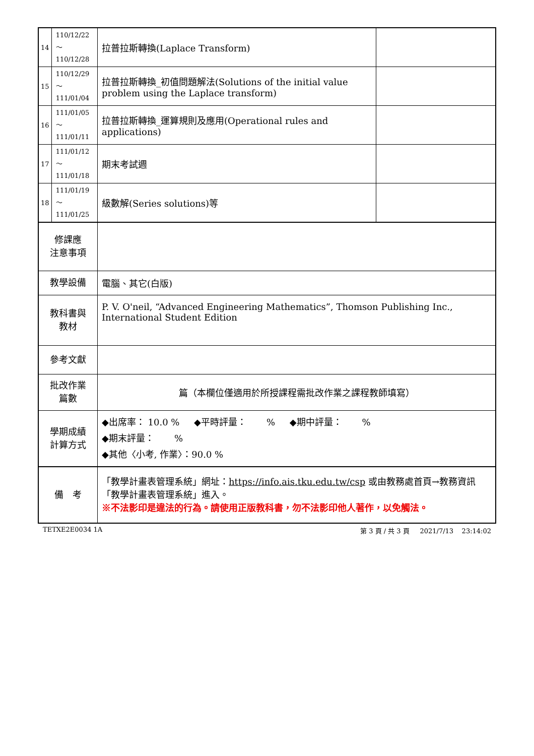| 14 | 110/12/22～ 110/12/28 | 拉普拉斯轉換(Laplace Transform) | |
| 15 | 110/12/29～ 111/01/04 | 拉普拉斯轉換_初值問題解法(Solutions of the initial value problem using the Laplace transform) | |
| 16 | 111/01/05～ 111/01/11 | 拉普拉斯轉換_運算規則及應用(Operational rules and applications) | |
| 17 | 111/01/12～ 111/01/18 | 期末考試週 | |
| 18 | 111/01/19～ 111/01/25 | 級數解(Series solutions)等 | |
| 修課應 注意事項 | | | |
| 教學設備 | | 電腦、其它(白版) | |
| 教科書與 教材 | | P. V. O'neil, “Advanced Engineering Mathematics”, Thomson Publishing Inc., International Student Edition | |
| 參考文獻 | | | |
| 批改作業 篇數 | | 篇（本欄位僅適用於所授課程需批改作業之課程教師填寫） | |
| 學期成績 計算方式 | | ◆出席率： 10.0 % ◆平時評量： % ◆期中評量： % ◆期末評量： % ◆其他〈小考, 作業〉：90.0 % | |
| 備 考 | | 「教學計畫表管理系統」網址： https://info.ais.tku.edu.tw/csp 或由教務處首頁→教務資訊「教學計畫表管理系統」進入。 ※不法影印是違法的行為。請使用正版教科書，勿不法影印他人著作，以免觸法。 | |
TETXE2E0034 1A 第 3 頁 / 共 3 頁 2021/7/13 23:14:02